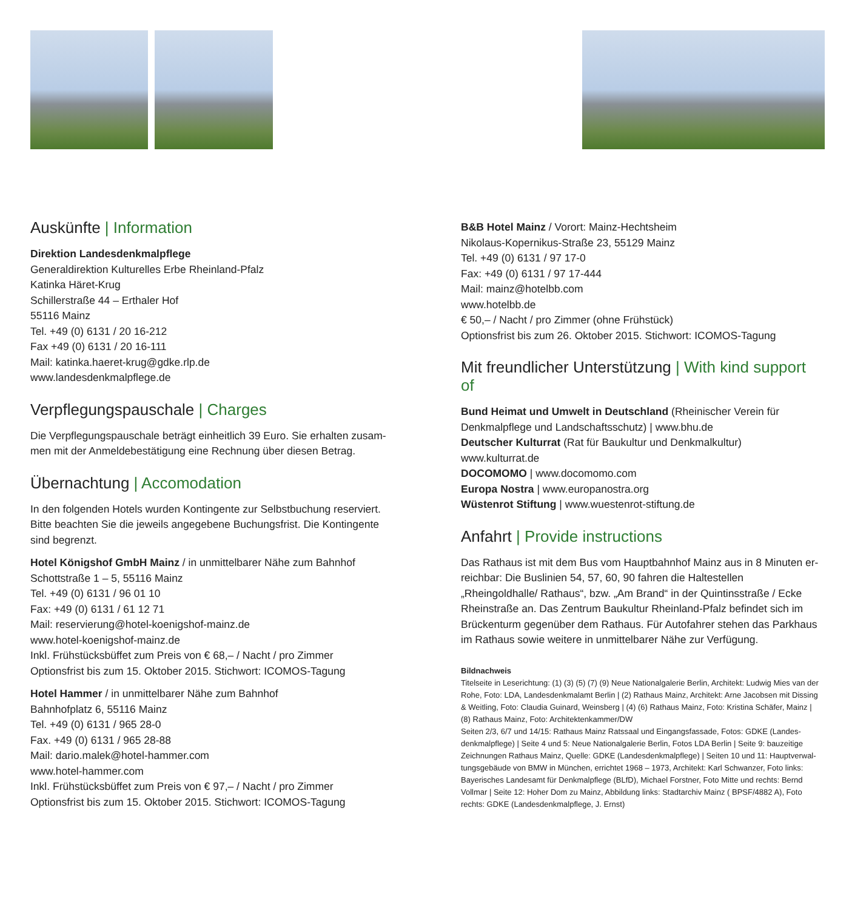Auskünfte | Information
Direktion Landesdenkmalpflege
Generaldirektion Kulturelles Erbe Rheinland-Pfalz
Katinka Häret-Krug
Schillerstraße 44 – Erthaler Hof
55116 Mainz
Tel. +49 (0) 6131 / 20 16-212
Fax +49 (0) 6131 / 20 16-111
Mail: katinka.haeret-krug@gdke.rlp.de
www.landesdenkmalpflege.de
Verpflegungspauschale | Charges
Die Verpflegungspauschale beträgt einheitlich 39 Euro. Sie erhalten zusam-men mit der Anmeldebestätigung eine Rechnung über diesen Betrag.
Übernachtung | Accomodation
In den folgenden Hotels wurden Kontingente zur Selbstbuchung reserviert. Bitte beachten Sie die jeweils angegebene Buchungsfrist. Die Kontingente sind begrenzt.
Hotel Königshof GmbH Mainz / in unmittelbarer Nähe zum Bahnhof
Schottstraße 1 – 5, 55116 Mainz
Tel. +49 (0) 6131 / 96 01 10
Fax: +49 (0) 6131 / 61 12 71
Mail: reservierung@hotel-koenigshof-mainz.de
www.hotel-koenigshof-mainz.de
Inkl. Frühstücksbüffet zum Preis von € 68,– / Nacht / pro Zimmer
Optionsfrist bis zum 15. Oktober 2015. Stichwort: ICOMOS-Tagung
Hotel Hammer / in unmittelbarer Nähe zum Bahnhof
Bahnhofplatz 6, 55116 Mainz
Tel. +49 (0) 6131 / 965 28-0
Fax. +49 (0) 6131 / 965 28-88
Mail: dario.malek@hotel-hammer.com
www.hotel-hammer.com
Inkl. Frühstücksbüffet zum Preis von € 97,– / Nacht / pro Zimmer
Optionsfrist bis zum 15. Oktober 2015. Stichwort: ICOMOS-Tagung
B&B Hotel Mainz / Vorort: Mainz-Hechtsheim
Nikolaus-Kopernikus-Straße 23, 55129 Mainz
Tel. +49 (0) 6131 / 97 17-0
Fax: +49 (0) 6131 / 97 17-444
Mail: mainz@hotelbb.com
www.hotelbb.de
€ 50,– / Nacht / pro Zimmer (ohne Frühstück)
Optionsfrist bis zum 26. Oktober 2015. Stichwort: ICOMOS-Tagung
Mit freundlicher Unterstützung | With kind support of
Bund Heimat und Umwelt in Deutschland (Rheinischer Verein für Denkmalpflege und Landschaftsschutz) | www.bhu.de
Deutscher Kulturrat (Rat für Baukultur und Denkmalkultur)
www.kulturrat.de
DOCOMOMO | www.docomomo.com
Europa Nostra | www.europanostra.org
Wüstenrot Stiftung | www.wuestenrot-stiftung.de
Anfahrt | Provide instructions
Das Rathaus ist mit dem Bus vom Hauptbahnhof Mainz aus in 8 Minuten er-reichbar: Die Buslinien 54, 57, 60, 90 fahren die Haltestellen „Rheingoldhalle/ Rathaus“, bzw. „Am Brand“ in der Quintinsstraße / Ecke Rheinstraße an. Das Zentrum Baukultur Rheinland-Pfalz befindet sich im Brückenturm gegenüber dem Rathaus. Für Autofahrer stehen das Parkhaus im Rathaus sowie weitere in unmittelbarer Nähe zur Verfügung.
Bildnachweis
Titelseite in Leserichtung: (1) (3) (5) (7) (9) Neue Nationalgalerie Berlin, Architekt: Ludwig Mies van der Rohe, Foto: LDA, Landesdenkmalamt Berlin | (2) Rathaus Mainz, Architekt: Arne Jacobsen mit Dissing & Weitling, Foto: Claudia Guinard, Weinsberg | (4) (6) Rathaus Mainz, Foto: Kristina Schäfer, Mainz | (8) Rathaus Mainz, Foto: Architektenkammer/DW
Seiten 2/3, 6/7 und 14/15: Rathaus Mainz Ratssaal und Eingangsfassade, Fotos: GDKE (Landes-denkmalpflege) | Seite 4 und 5: Neue Nationalgalerie Berlin, Fotos LDA Berlin | Seite 9: bauzeitige Zeichnungen Rathaus Mainz, Quelle: GDKE (Landesdenkmalpflege) | Seiten 10 und 11: Hauptverwal-tungsgebäude von BMW in München, errichtet 1968 – 1973, Architekt: Karl Schwanzer, Foto links: Bayerisches Landesamt für Denkmalpflege (BLfD), Michael Forstner, Foto Mitte und rechts: Bernd Vollmar | Seite 12: Hoher Dom zu Mainz, Abbildung links: Stadtarchiv Mainz ( BPSF/4882 A), Foto rechts: GDKE (Landesdenkmalpflege, J. Ernst)